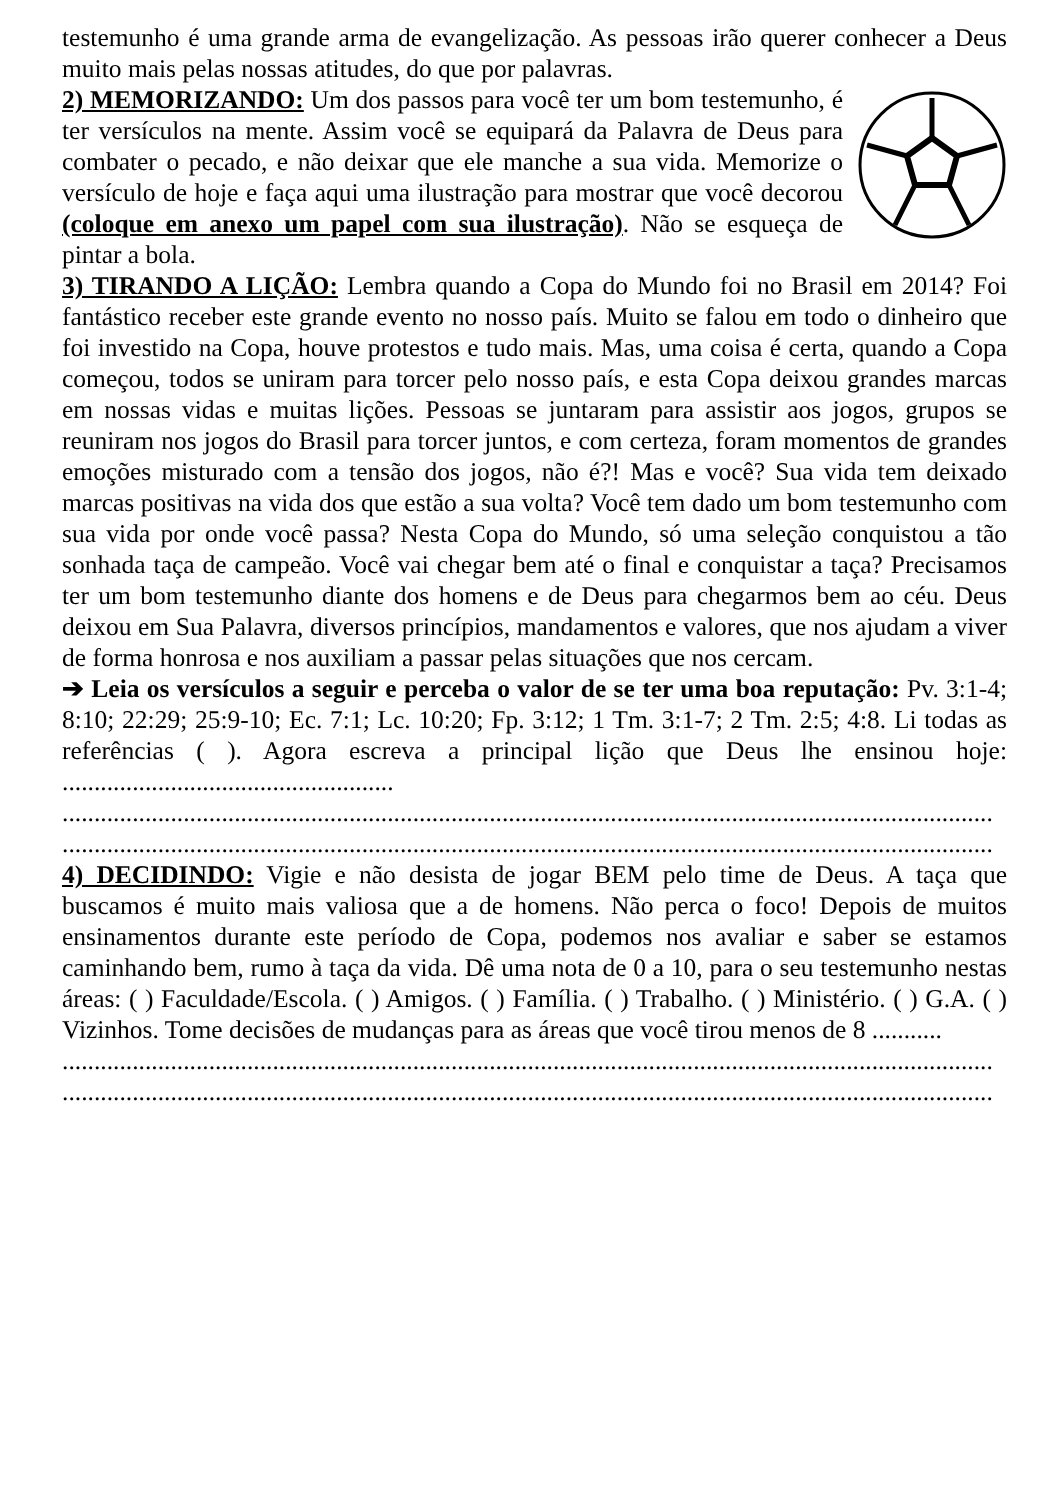testemunho é uma grande arma de evangelização. As pessoas irão querer conhecer a Deus muito mais pelas nossas atitudes, do que por palavras.
2) MEMORIZANDO: Um dos passos para você ter um bom testemunho, é ter versículos na mente. Assim você se equipará da Palavra de Deus para combater o pecado, e não deixar que ele manche a sua vida. Memorize o versículo de hoje e faça aqui uma ilustração para mostrar que você decorou (coloque em anexo um papel com sua ilustração). Não se esqueça de pintar a bola.
3) TIRANDO A LIÇÃO: Lembra quando a Copa do Mundo foi no Brasil em 2014? Foi fantástico receber este grande evento no nosso país. Muito se falou em todo o dinheiro que foi investido na Copa, houve protestos e tudo mais. Mas, uma coisa é certa, quando a Copa começou, todos se uniram para torcer pelo nosso país, e esta Copa deixou grandes marcas em nossas vidas e muitas lições. Pessoas se juntaram para assistir aos jogos, grupos se reuniram nos jogos do Brasil para torcer juntos, e com certeza, foram momentos de grandes emoções misturado com a tensão dos jogos, não é?! Mas e você? Sua vida tem deixado marcas positivas na vida dos que estão a sua volta? Você tem dado um bom testemunho com sua vida por onde você passa? Nesta Copa do Mundo, só uma seleção conquistou a tão sonhada taça de campeão. Você vai chegar bem até o final e conquistar a taça? Precisamos ter um bom testemunho diante dos homens e de Deus para chegarmos bem ao céu. Deus deixou em Sua Palavra, diversos princípios, mandamentos e valores, que nos ajudam a viver de forma honrosa e nos auxiliam a passar pelas situações que nos cercam.
➔ Leia os versículos a seguir e perceba o valor de se ter uma boa reputação: Pv. 3:1-4; 8:10; 22:29; 25:9-10; Ec. 7:1; Lc. 10:20; Fp. 3:12; 1 Tm. 3:1-7; 2 Tm. 2:5; 4:8. Li todas as referências ( ). Agora escreva a principal lição que Deus lhe ensinou hoje: ....................................................
..................................................................................................................................................
..................................................................................................................................................
4) DECIDINDO: Vigie e não desista de jogar BEM pelo time de Deus. A taça que buscamos é muito mais valiosa que a de homens. Não perca o foco! Depois de muitos ensinamentos durante este período de Copa, podemos nos avaliar e saber se estamos caminhando bem, rumo à taça da vida. Dê uma nota de 0 a 10, para o seu testemunho nestas áreas: ( ) Faculdade/Escola. ( ) Amigos. ( ) Família. ( ) Trabalho. ( ) Ministério. ( ) G.A. ( ) Vizinhos. Tome decisões de mudanças para as áreas que você tirou menos de 8 ...........
..................................................................................................................................................
..................................................................................................................................................